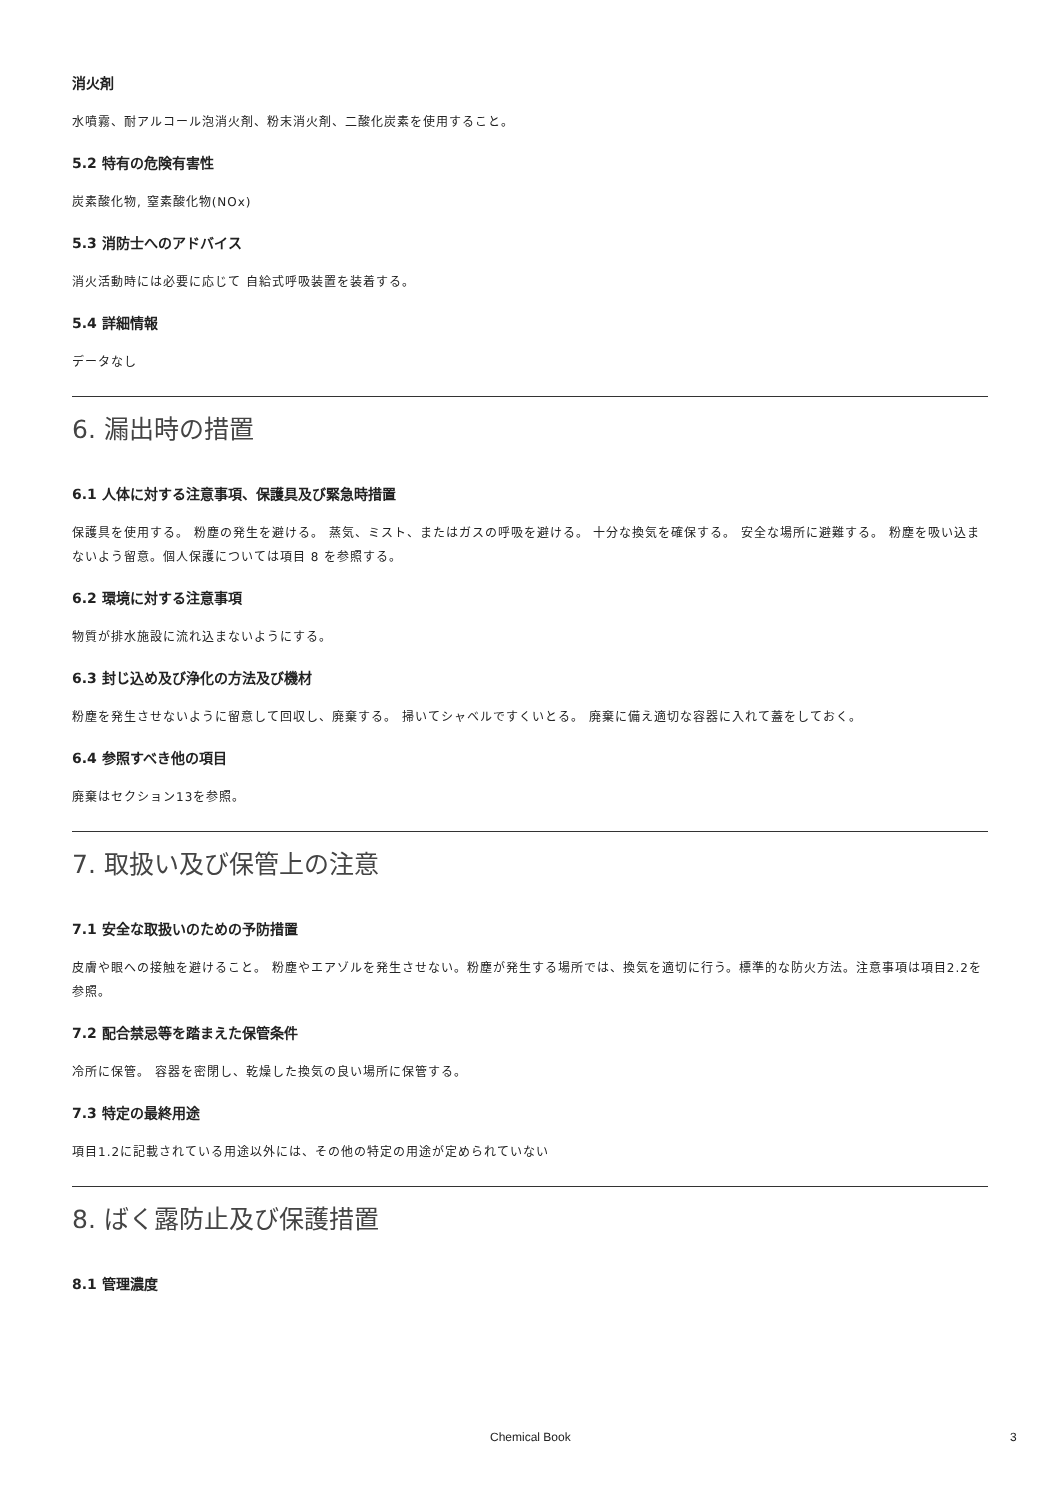消火剤
水噴霧、耐アルコール泡消火剤、粉末消火剤、二酸化炭素を使用すること。
5.2 特有の危険有害性
炭素酸化物, 窒素酸化物(NOx)
5.3 消防士へのアドバイス
消火活動時には必要に応じて 自給式呼吸装置を装着する。
5.4 詳細情報
データなし
6. 漏出時の措置
6.1 人体に対する注意事項、保護具及び緊急時措置
保護具を使用する。 粉塵の発生を避ける。 蒸気、ミスト、またはガスの呼吸を避ける。 十分な換気を確保する。 安全な場所に避難する。 粉塵を吸い込まないよう留意。個人保護については項目 8 を参照する。
6.2 環境に対する注意事項
物質が排水施設に流れ込まないようにする。
6.3 封じ込め及び浄化の方法及び機材
粉塵を発生させないように留意して回収し、廃棄する。 掃いてシャベルですくいとる。 廃棄に備え適切な容器に入れて蓋をしておく。
6.4 参照すべき他の項目
廃棄はセクション13を参照。
7. 取扱い及び保管上の注意
7.1 安全な取扱いのための予防措置
皮膚や眼への接触を避けること。 粉塵やエアゾルを発生させない。粉塵が発生する場所では、換気を適切に行う。標準的な防火方法。注意事項は項目2.2を参照。
7.2 配合禁忌等を踏まえた保管条件
冷所に保管。 容器を密閉し、乾燥した換気の良い場所に保管する。
7.3 特定の最終用途
項目1.2に記載されている用途以外には、その他の特定の用途が定められていない
8. ばく露防止及び保護措置
8.1 管理濃度
Chemical Book 3